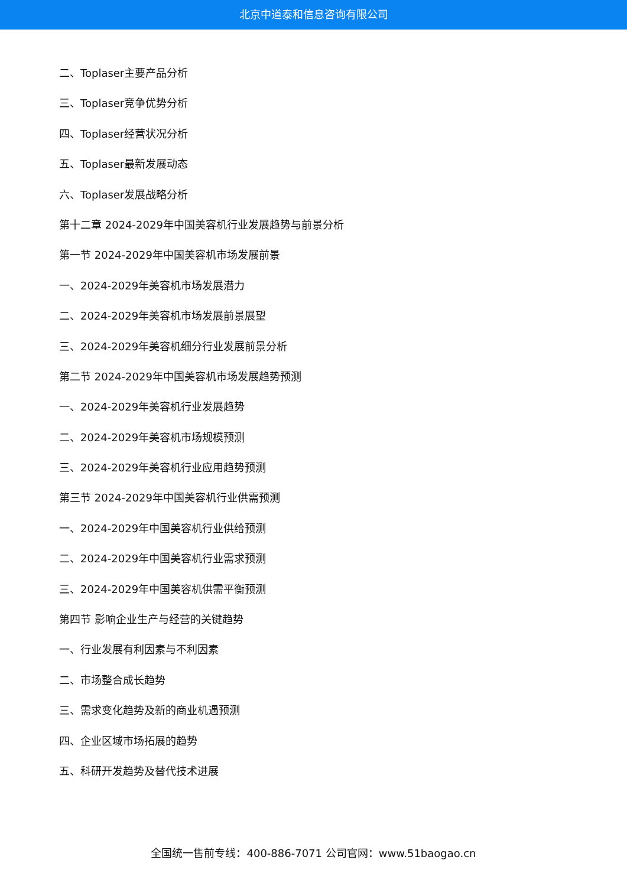北京中道泰和信息咨询有限公司
二、Toplaser主要产品分析
三、Toplaser竞争优势分析
四、Toplaser经营状况分析
五、Toplaser最新发展动态
六、Toplaser发展战略分析
第十二章 2024-2029年中国美容机行业发展趋势与前景分析
第一节 2024-2029年中国美容机市场发展前景
一、2024-2029年美容机市场发展潜力
二、2024-2029年美容机市场发展前景展望
三、2024-2029年美容机细分行业发展前景分析
第二节 2024-2029年中国美容机市场发展趋势预测
一、2024-2029年美容机行业发展趋势
二、2024-2029年美容机市场规模预测
三、2024-2029年美容机行业应用趋势预测
第三节 2024-2029年中国美容机行业供需预测
一、2024-2029年中国美容机行业供给预测
二、2024-2029年中国美容机行业需求预测
三、2024-2029年中国美容机供需平衡预测
第四节 影响企业生产与经营的关键趋势
一、行业发展有利因素与不利因素
二、市场整合成长趋势
三、需求变化趋势及新的商业机遇预测
四、企业区域市场拓展的趋势
五、科研开发趋势及替代技术进展
全国统一售前专线：400-886-7071 公司官网：www.51baogao.cn